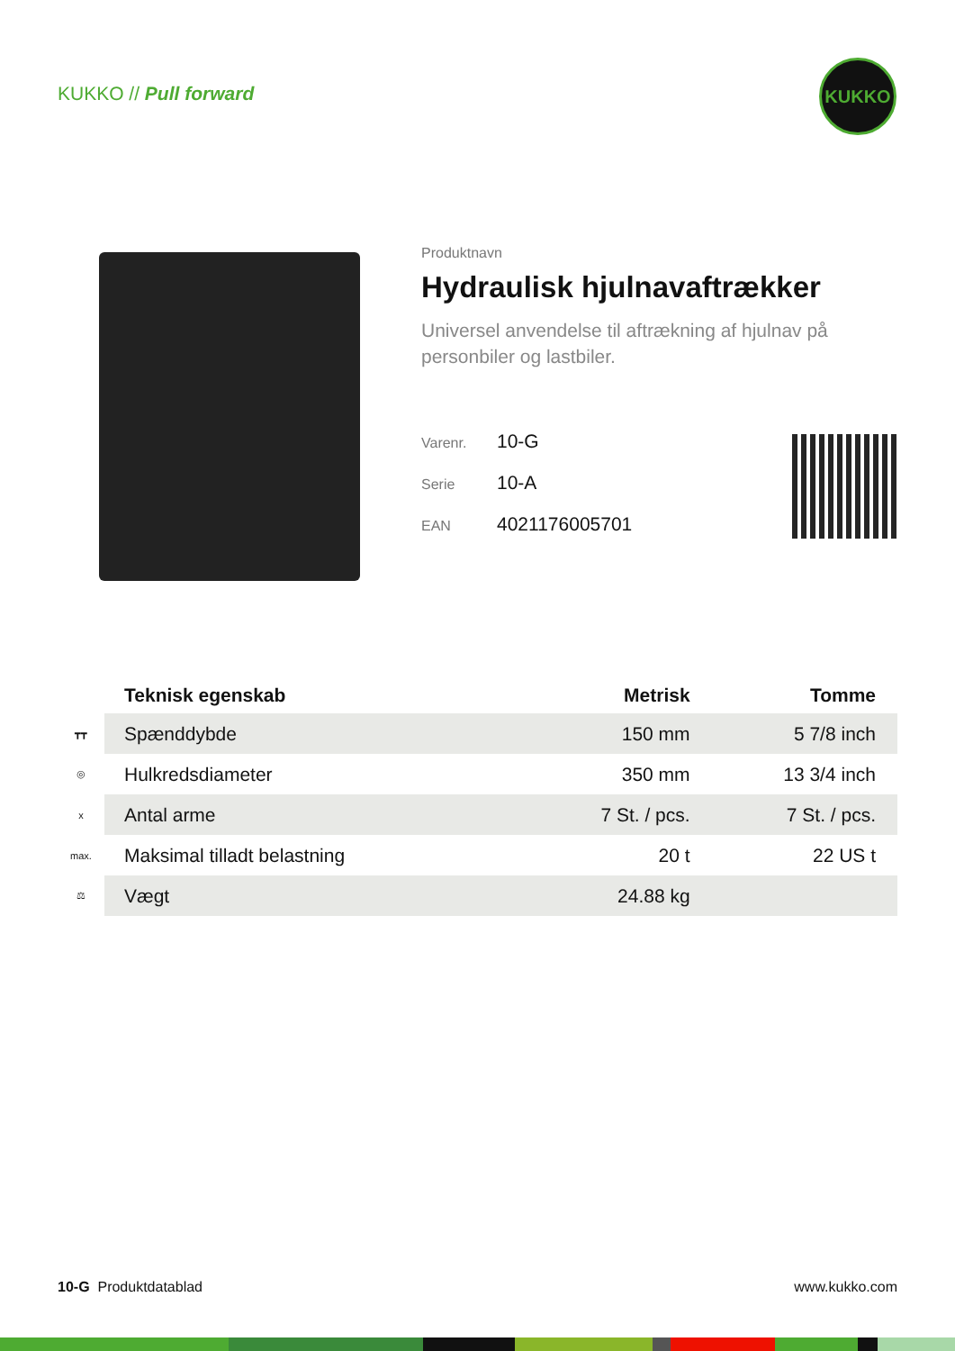KUKKO // Pull forward
KUKKO
Produktnavn
Hydraulisk hjulnavaftrækker
Universel anvendelse til aftrækning af hjulnav på personbiler og lastbiler.
Varenr. 10-G
Serie 10-A
EAN 4021176005701
| | Teknisk egenskab | Metrisk | Tomme |
| --- | --- | --- | --- |
| ┳┳ | Spænddybde | 150 mm | 5 7/8 inch |
| ◎ | Hulkredsdiameter | 350 mm | 13 3/4 inch |
| x | Antal arme | 7 St. / pcs. | 7 St. / pcs. |
| max. | Maksimal tilladt belastning | 20 t | 22 US t |
| ⚖ | Vægt | 24.88 kg | |
10-G Produktdatablad www.kukko.com